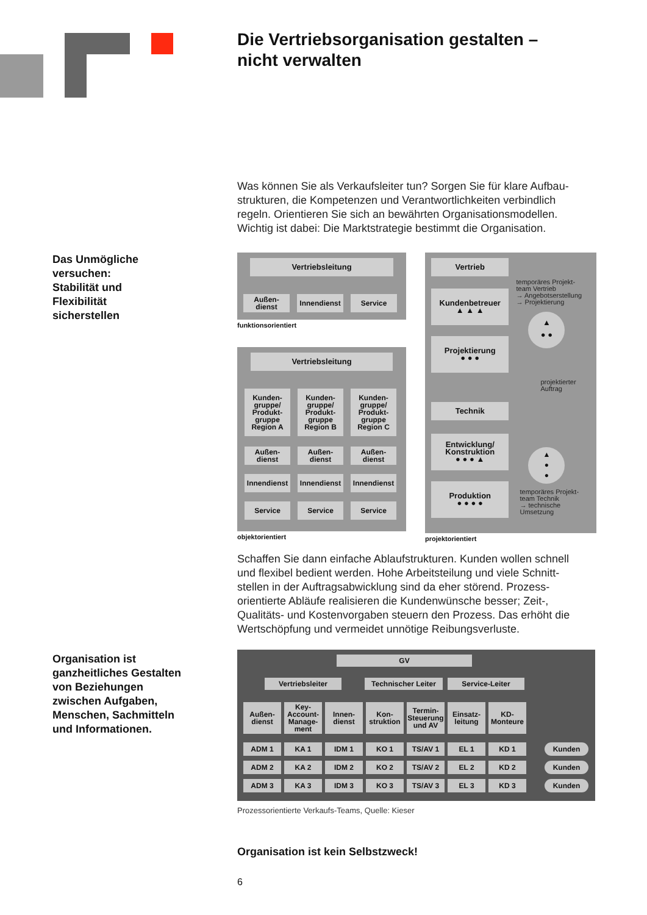Die Vertriebsorganisation gestalten –
nicht verwalten
Was können Sie als Verkaufsleiter tun? Sorgen Sie für klare Aufbau-
strukturen, die Kompetenzen und Verantwortlichkeiten verbindlich
regeln. Orientieren Sie sich an bewährten Organisationsmodellen.
Wichtig ist dabei: Die Marktstrategie bestimmt die Organisation.
Das Unmögliche
versuchen:
Stabilität und
Flexibilität
sicherstellen
Vertriebsleitung
Außen-
dienst
Innendienst
Service
funktionsorientiert
Vertriebsleitung
Kunden-
gruppe/
Produkt-
gruppe
Region A
Außen-
dienst
Innendienst
Service
Kunden-
gruppe/
Produkt-
gruppe
Region B
Außen-
dienst
Innendienst
Service
Kunden-
gruppe/
Produkt-
gruppe
Region C
Außen-
dienst
Innendienst
Service
objektorientiert
Vertrieb
Kundenbetreuer
▲ ▲ ▲
Projektierung
● ● ●
Technik
Entwicklung/
Konstruktion
● ● ● ▲
Produktion
● ● ● ●
temporäres Projekt-
team Vertrieb
→ Angebotserstellung
→ Projektierung
▲
● ●
projektierter
Auftrag
▲
●
●
temporäres Projekt-
team Technik
→ technische
Umsetzung
projektorientiert
Schaffen Sie dann einfache Ablaufstrukturen. Kunden wollen schnell
und flexibel bedient werden. Hohe Arbeitsteilung und viele Schnitt-
stellen in der Auftragsabwicklung sind da eher störend. Prozess-
orientierte Abläufe realisieren die Kundenwünsche besser; Zeit-,
Qualitäts- und Kostenvorgaben steuern den Prozess. Das erhöht die
Wertschöpfung und vermeidet unnötige Reibungsverluste.
Organisation ist
ganzheitliches Gestalten
von Beziehungen
zwischen Aufgaben,
Menschen, Sachmitteln
und Informationen.
GV
Vertriebsleiter Technischer Leiter
Service-Leiter
Außen-
dienst
Key-
Account-
Manage-
ment
Innen-
dienst
Kon-
struktion
Termin-
Steuerung
und AV
Einsatz-
leitung
KD-
Monteure
ADM 1 KA 1 IDM 1 KO 1 TS/AV 1 EL 1 KD 1 Kunden
ADM 2 KA 2 IDM 2 KO 2 TS/AV 2 EL 2 KD 2 Kunden
ADM 3 KA 3 IDM 3 KO 3 TS/AV 3 EL 3 KD 3 Kunden
Prozessorientierte Verkaufs-Teams, Quelle: Kieser
Organisation ist kein Selbstzweck!
6